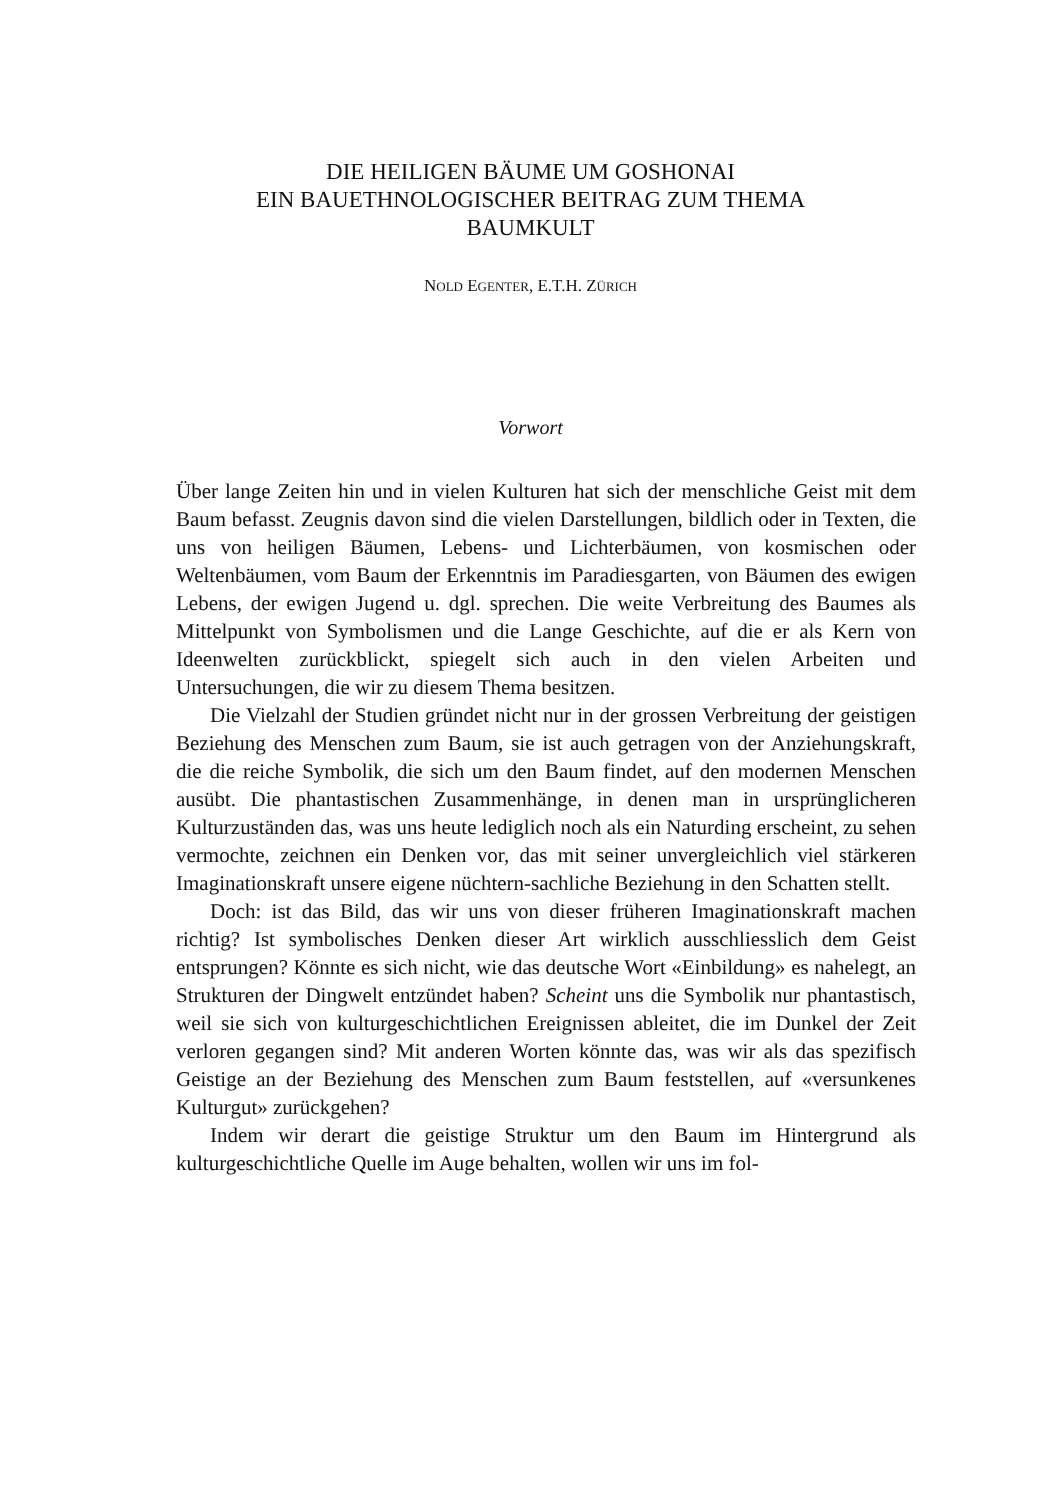DIE HEILIGEN BÄUME UM GOSHONAI
EIN BAUETHNOLOGISCHER BEITRAG ZUM THEMA
BAUMKULT
NOLD EGENTER, E.T.H. ZÜRICH
Vorwort
Über lange Zeiten hin und in vielen Kulturen hat sich der menschliche Geist mit dem Baum befasst. Zeugnis davon sind die vielen Darstellungen, bildlich oder in Texten, die uns von heiligen Bäumen, Lebens- und Lichterbäumen, von kosmischen oder Weltenbäumen, vom Baum der Erkenntnis im Paradiesgarten, von Bäumen des ewigen Lebens, der ewigen Jugend u. dgl. sprechen. Die weite Verbreitung des Baumes als Mittelpunkt von Symbolismen und die Lange Geschichte, auf die er als Kern von Ideenwelten zurückblickt, spiegelt sich auch in den vielen Arbeiten und Untersuchungen, die wir zu diesem Thema besitzen.
Die Vielzahl der Studien gründet nicht nur in der grossen Verbreitung der geistigen Beziehung des Menschen zum Baum, sie ist auch getragen von der Anziehungskraft, die die reiche Symbolik, die sich um den Baum findet, auf den modernen Menschen ausübt. Die phantastischen Zusammenhänge, in denen man in ursprünglicheren Kulturzuständen das, was uns heute lediglich noch als ein Naturding erscheint, zu sehen vermochte, zeichnen ein Denken vor, das mit seiner unvergleichlich viel stärkeren Imaginationskraft unsere eigene nüchtern-sachliche Beziehung in den Schatten stellt.
Doch: ist das Bild, das wir uns von dieser früheren Imaginationskraft machen richtig? Ist symbolisches Denken dieser Art wirklich ausschliesslich dem Geist entsprungen? Könnte es sich nicht, wie das deutsche Wort «Einbildung» es nahelegt, an Strukturen der Dingwelt entzündet haben? Scheint uns die Symbolik nur phantastisch, weil sie sich von kulturgeschichtlichen Ereignissen ableitet, die im Dunkel der Zeit verloren gegangen sind? Mit anderen Worten könnte das, was wir als das spezifisch Geistige an der Beziehung des Menschen zum Baum feststellen, auf «versunkenes Kulturgut» zurückgehen?
Indem wir derart die geistige Struktur um den Baum im Hintergrund als kulturgeschichtliche Quelle im Auge behalten, wollen wir uns im fol-